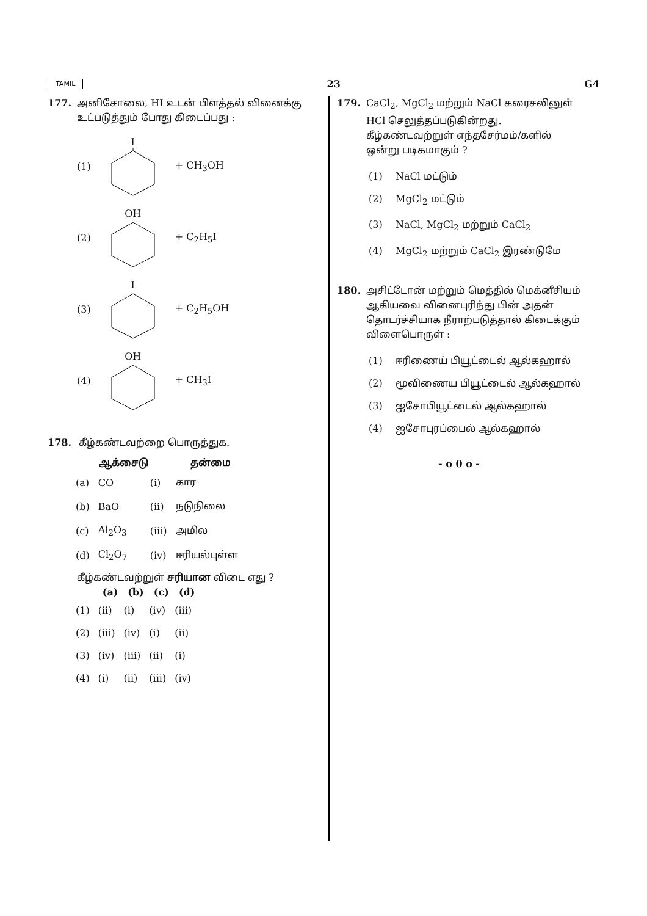TAMIL 23 G4
177. அனிசோலை, HI உடன் பிளத்தல் வினைக்கு உட்படுத்தும் போது கிடைப்பது :
(1) I + CH<sub>3</sub>OH
(2) OH + C<sub>2</sub>H<sub>5</sub>I
(3) I + C<sub>2</sub>H<sub>5</sub>OH
(4) OH + CH<sub>3</sub>I
178. கீழ்கண்டவற்றை பொருத்துக.
| | ஆக்சைடு | | தன்மை |
| --- | --- | --- | --- |
| (a) | CO | (i) | கார |
| (b) | BaO | (ii) | நடுநிலை |
| (c) | Al<sub>2</sub>O<sub>3</sub> | (iii) | அமில |
| (d) | Cl<sub>2</sub>O<sub>7</sub> | (iv) | ஈரியல்புள்ள |
கீழ்கண்டவற்றுள் சரியான விடை எது ?
| | (a) | (b) | (c) | (d) |
| --- | --- | --- | --- | --- |
| (1) | (ii) | (i) | (iv) | (iii) |
| (2) | (iii) | (iv) | (i) | (ii) |
| (3) | (iv) | (iii) | (ii) | (i) |
| (4) | (i) | (ii) | (iii) | (iv) |
179. CaCl<sub>2</sub>, MgCl<sub>2</sub> மற்றும் NaCl கரைசலினுள் HCl செலுத்தப்படுகின்றது. கீழ்கண்டவற்றுள் எந்தசேர்மம்/களில் ஒன்று படிகமாகும் ?
(1) NaCl மட்டும்
(2) MgCl<sub>2</sub> மட்டும்
(3) NaCl, MgCl<sub>2</sub> மற்றும் CaCl<sub>2</sub>
(4) MgCl<sub>2</sub> மற்றும் CaCl<sub>2</sub> இரண்டுமே
180. அசிட்டோன் மற்றும் மெத்தில் மெக்னீசியம் ஆகியவை வினைபுரிந்து பின் அதன் தொடர்ச்சியாக நீராற்படுத்தால் கிடைக்கும் விளைபொருள் :
(1) ஈரிணைய் பியூட்டைல் ஆல்கஹால்
(2) மூவிணைய பியூட்டைல் ஆல்கஹால்
(3) ஐசோபியூட்டைல் ஆல்கஹால்
(4) ஐசோபுரப்பைல் ஆல்கஹால்
- o 0 o -